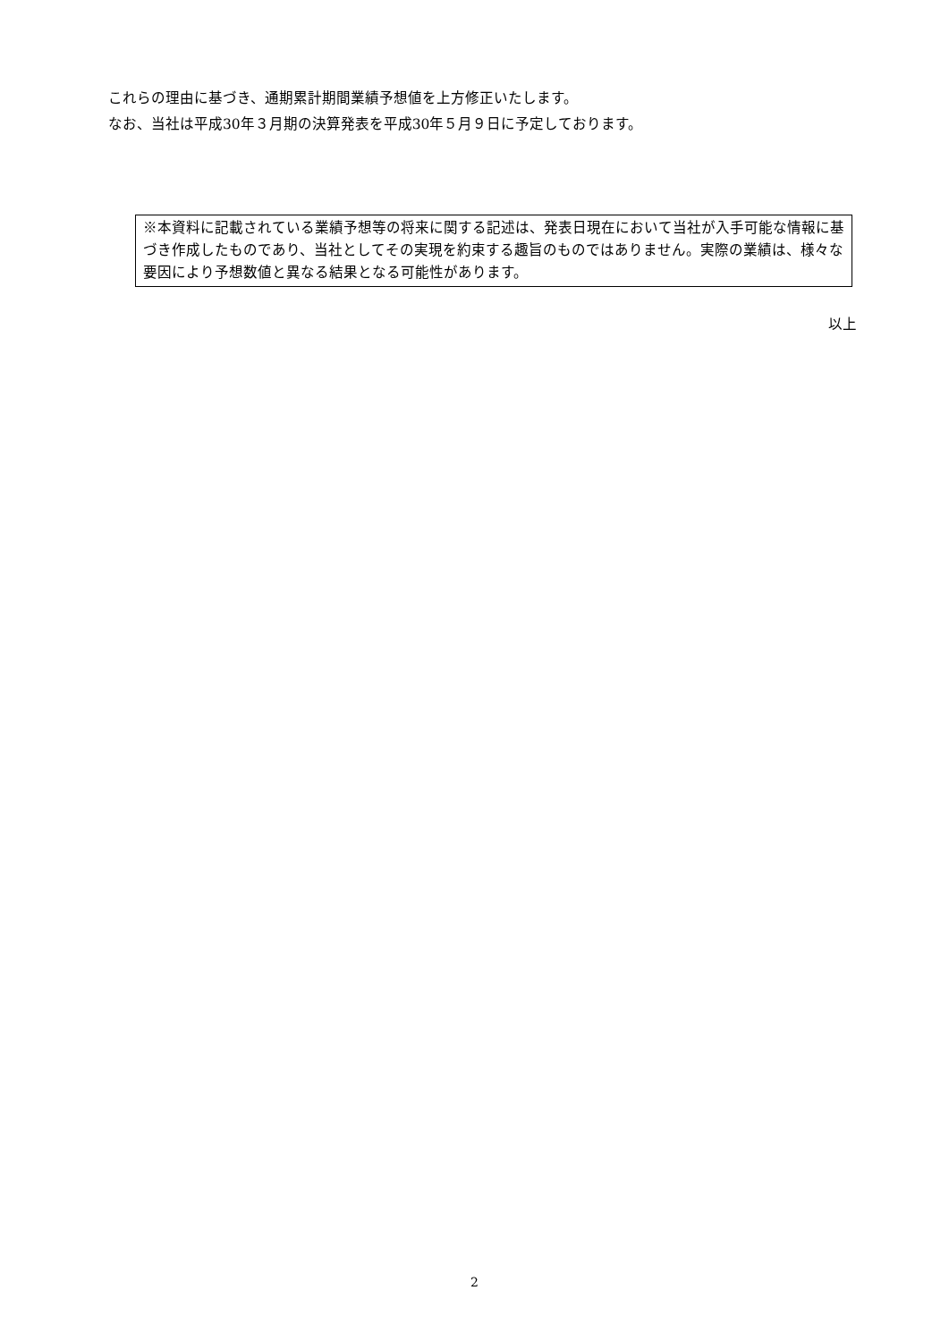これらの理由に基づき、通期累計期間業績予想値を上方修正いたします。
なお、当社は平成30年３月期の決算発表を平成30年５月９日に予定しております。
※本資料に記載されている業績予想等の将来に関する記述は、発表日現在において当社が入手可能な情報に基づき作成したものであり、当社としてその実現を約束する趣旨のものではありません。実際の業績は、様々な要因により予想数値と異なる結果となる可能性があります。
以上
2